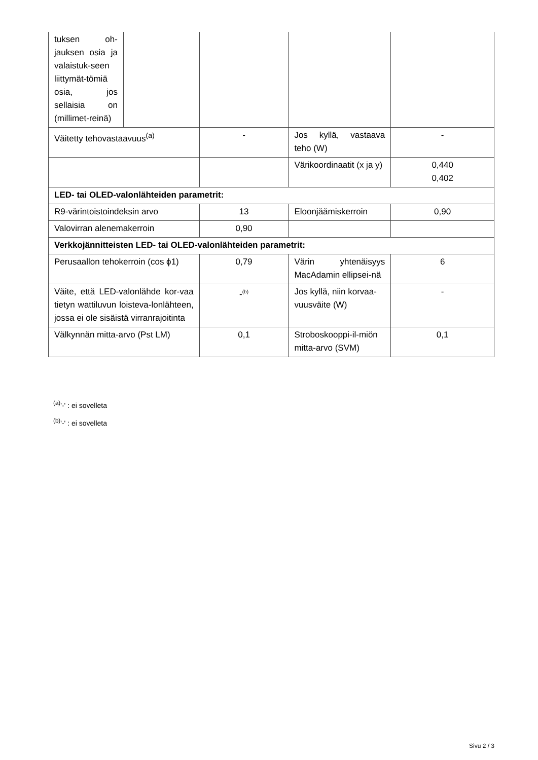| tuksen oh-jauksen osia ja valaistuk-seen liittymät-tömiä osia, jos sellaisia on (millimet-reinä) | | | | |
| Väitetty tehovastaavuus<sup>(a)</sup> | | - | Jos kyllä, vastaava teho (W) | - |
| | | | Värikoordinaatit (x ja y) | 0,440 0,402 |
| LED- tai OLED-valonlähteiden parametrit: | | | | |
| R9-värintoistoindeksin arvo | | 13 | Eloonjäämiskerroin | 0,90 |
| Valovirran alenemakerroin | | 0,90 | | |
| Verkkojännitteisten LED- tai OLED-valonlähteiden parametrit: | | | | |
| Perusaallon tehokerroin (cos ϕ1) | | 0,79 | Värin yhtenäisyys MacAdamin ellipsei-nä | 6 |
| Väite, että LED-valonlähde kor-vaa tietyn wattiluvun loisteva-lonlähteen, jossa ei ole sisäistä virranrajoitinta | | -<sup>(b)</sup> | Jos kyllä, niin korvaa-vuusväite (W) | - |
| Välkynnän mitta-arvo (Pst LM) | | 0,1 | Stroboskooppi-il-miön mitta-arvo (SVM) | 0,1 |
<sup>(a)</sup> '-' : ei sovelleta
<sup>(b)</sup> '-' : ei sovelleta
Sivu 2 / 3